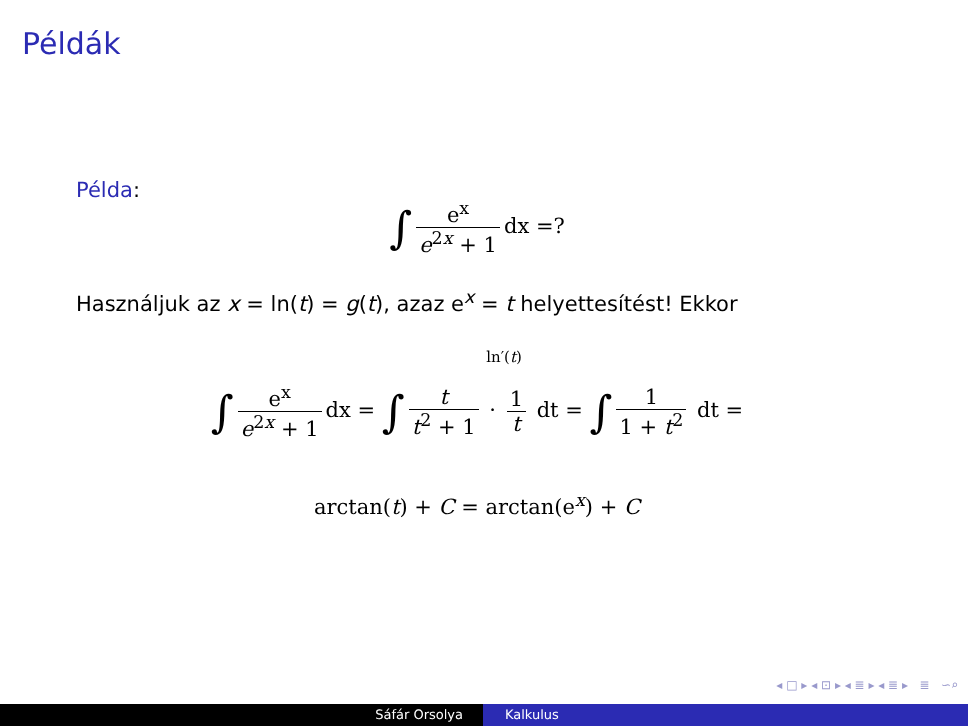Példák
Példa:
∫ e<sup>x</sup> e<sup>2x</sup> + 1 dx =?
Használjuk az x = ln(t) = g(t), azaz e<sup>x</sup> = t helyettesítést! Ekkor
ln′(t)
∫ e<sup>x</sup> e<sup>2x</sup> + 1 dx = ∫ t t<sup>2</sup> + 1 · 1 t dt = ∫ 1 1 + t<sup>2</sup> dt =
arctan(t) + C = arctan(e<sup>x</sup>) + C
◂ □ ▸ ◂ ⊡ ▸ ◂ ≣ ▸ ◂ ≣ ▸ ≣ ∽⌕
Sáfár Orsolya Kalkulus